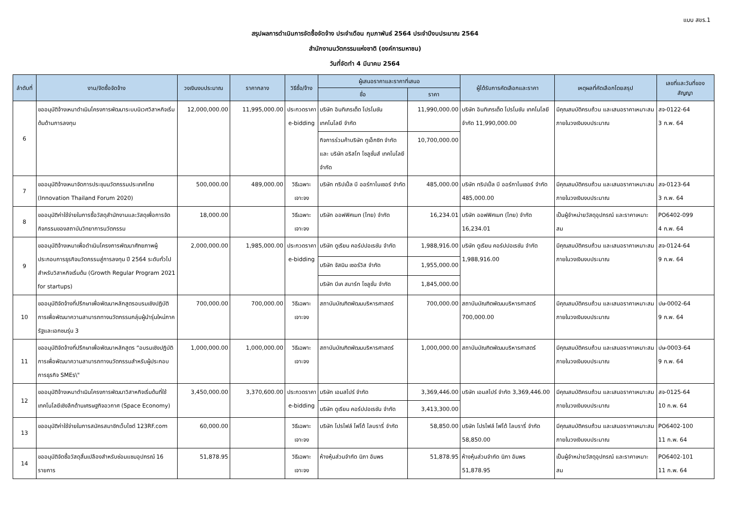แบบ สขร.1
สรุปผลการดำเนินการจัดซื้อจัดจ้าง ประจำเดือน กุมภาพันธ์ 2564 ประจำปีงบประมาณ 2564
สำนักงานนวัตกรรมแห่งชาติ (องค์การมหาชน)
วันที่จัดทำ 4 มีนาคม 2564
| ลำดับที่ | งาน/จัดซื้อจัดจ้าง | วงเงินงบประมาณ | ราคากลาง | วิธีซื้อ/จ้าง | ผู้เสนอราคาและราคาที่เสนอ | | ผู้ได้รับการคัดเลือกและราคา | เหตุผลที่คัดเลือกโดยสรุป | เลขที่และวันที่ของสัญญา |
| --- | --- | --- | --- | --- | --- | --- | --- | --- | --- |
| | | | | | ชื่อ | ราคา | | | |
| 6 | ขออนุมัติจ้างเหมาดำเนินโครงการพัฒนาระบบนิเวศวิสาหกิจเริ่มต้นด้านการลงทุน | 12,000,000.00 | 11,995,000.00 | ประกวดราคา e-bidding | บริษัท อินทิเกรเต็ด โปรโมชัน เทคโนโลยี จำกัด | 11,990,000.00 | บริษัท อินทิเกรเต็ด โปรโมชัน เทคโนโลยี จำกัด 11,990,000.00 | มีคุณสมบัติครบถ้วน และเสนอราคาเหมาะสม ภายในวงเงินงบประมาณ | สจ-0122-64 3 ก.พ. 64 |
| | | | | | กิจการร่วมค้าบริษัท ทูเอ็กซิท จำกัด และ บริษัท อริสโท โซลูชั่นส์ เทคโนโลยี จำกัด | 10,700,000.00 | | | |
| 7 | ขออนุมัติจ้างเหมาจัดการประชุมนวัตกรรมประเทศไทย (Innovation Thailand Forum 2020) | 500,000.00 | 489,000.00 | วิธีเฉพาะเจาะจง | บริษัท ทริปเปิ้ล บี ออร์กาไนเซอร์ จำกัด | 485,000.00 | บริษัท ทริปเปิ้ล บี ออร์กาไนเซอร์ จำกัด 485,000.00 | มีคุณสมบัติครบถ้วน และเสนอราคาเหมาะสม ภายในวงเงินงบประมาณ | สจ-0123-64 3 ก.พ. 64 |
| 8 | ขออนุมัติค่าใช้จ่ายในการซื้อวัสดุสำนักงานและวัสดุเพื่อการจัดกิจกรรมของสถาบันวิทยาการนวัตกรรม | 18,000.00 | | วิธีเฉพาะเจาะจง | บริษัท ออฟฟิศเมท (ไทย) จำกัด | 16,234.01 | บริษัท ออฟฟิศเมท (ไทย) จำกัด 16,234.01 | เป็นผู้จำหน่ายวัสดุอุปกรณ์ และราคาเหมาะสม | PO6402-099 4 ก.พ. 64 |
| 9 | ขออนุมัติจ้างเหมาเพื่อดำเนินโครงการพัฒนาศักยภาพผู้ประกอบการธุรกิจนวัตกรรมสู่การลงทุน ปี 2564 ระดับทั่วไป สำหรับวิสาหกิจเริ่มต้น (Growth Regular Program 2021 for startups) | 2,000,000.00 | 1,985,000.00 | ประกวดราคา e-bidding | บริษัท ดูเรียน คอร์ปปอเรชัน จำกัด | 1,988,916.00 | บริษัท ดูเรียน คอร์ปปอเรชัน จำกัด 1,988,916.00 | มีคุณสมบัติครบถ้วน และเสนอราคาเหมาะสม ภายในวงเงินงบประมาณ | สจ-0124-64 9 ก.พ. 64 |
| | | | | | บริษัท จัสมิน เซอร์วิส จำกัด | 1,955,000.00 | | | |
| | | | | | บริษัท บีเค สมาร์ท โซลูชั่น จำกัด | 1,845,000.00 | | | |
| 10 | ขออนุมัติจัดจ้างที่ปรึกษาเพื่อพัฒนาหลักสูตรอบรมเชิงปฏิบัติการเพื่อพัฒนาความสามารถทางนวัตกรรมกลุ่มผู้นำรุ่นใหม่ภาครัฐและเอกชนรุ่น 3 | 700,000.00 | 700,000.00 | วิธีเฉพาะเจาะจง | สถาบันบัณฑิตพัฒนบริหารศาสตร์ | 700,000.00 | สถาบันบัณฑิตพัฒนบริหารศาสตร์ 700,000.00 | มีคุณสมบัติครบถ้วน และเสนอราคาเหมาะสม ภายในวงเงินงบประมาณ | ปษ-0002-64 9 ก.พ. 64 |
| 11 | ขออนุมัติจัดจ้างที่ปรึกษาเพื่อพัฒนาหลักสูตร “อบรมเชิงปฏิบัติการเพื่อพัฒนาความสามารถทางนวัตกรรมสำหรับผู้ประกอบการธุรกิจ SMEs\" | 1,000,000.00 | 1,000,000.00 | วิธีเฉพาะเจาะจง | สถาบันบัณฑิตพัฒนบริหารศาสตร์ | 1,000,000.00 | สถาบันบัณฑิตพัฒนบริหารศาสตร์ | มีคุณสมบัติครบถ้วน และเสนอราคาเหมาะสม ภายในวงเงินงบประมาณ | ปษ-0003-64 9 ก.พ. 64 |
| 12 | ขออนุมัติจ้างเหมาดำเนินโครงการพัฒนาวิสาหกิจเริ่มต้นที่ใช้เทคโนโลยีเชิงลึกด้านเศรษฐกิจอวกาศ (Space Economy) | 3,450,000.00 | 3,370,600.00 | ประกวดราคา e-bidding | บริษัท เอมสไปร์ จำกัด | 3,369,446.00 | บริษัท เอมสไปร์ จำกัด 3,369,446.00 | มีคุณสมบัติครบถ้วน และเสนอราคาเหมาะสม ภายในวงเงินงบประมาณ | สจ-0125-64 10 ก.พ. 64 |
| | | | | | บริษัท ดูเรียน คอร์ปปอเรชัน จำกัด | 3,413,300.00 | | | |
| 13 | ขออนุมัติค่าใช้จ่ายในการสมัครสมาชิกเว็บไซต์ 123RF.com | 60,000.00 | | วิธีเฉพาะเจาะจง | บริษัท โปรไฟล์ โฟโต้ ไลบรารี่ จำกัด | 58,850.00 | บริษัท โปรไฟล์ โฟโต้ ไลบรารี่ จำกัด 58,850.00 | มีคุณสมบัติครบถ้วน และเสนอราคาเหมาะสม ภายในวงเงินงบประมาณ | PO6402-100 11 ก.พ. 64 |
| 14 | ขออนุมัติจัดซื้อวัสดุสิ้นเปลืองสำหรับซ่อมแซมอุปกรณ์ 16 รายการ | 51,878.95 | | วิธีเฉพาะเจาะจง | ห้างหุ้นส่วนจำกัด นิภา อัมพร | 51,878.95 | ห้างหุ้นส่วนจำกัด นิภา อัมพร 51,878.95 | เป็นผู้จำหน่ายวัสดุอุปกรณ์ และราคาเหมาะสม | PO6402-101 11 ก.พ. 64 |